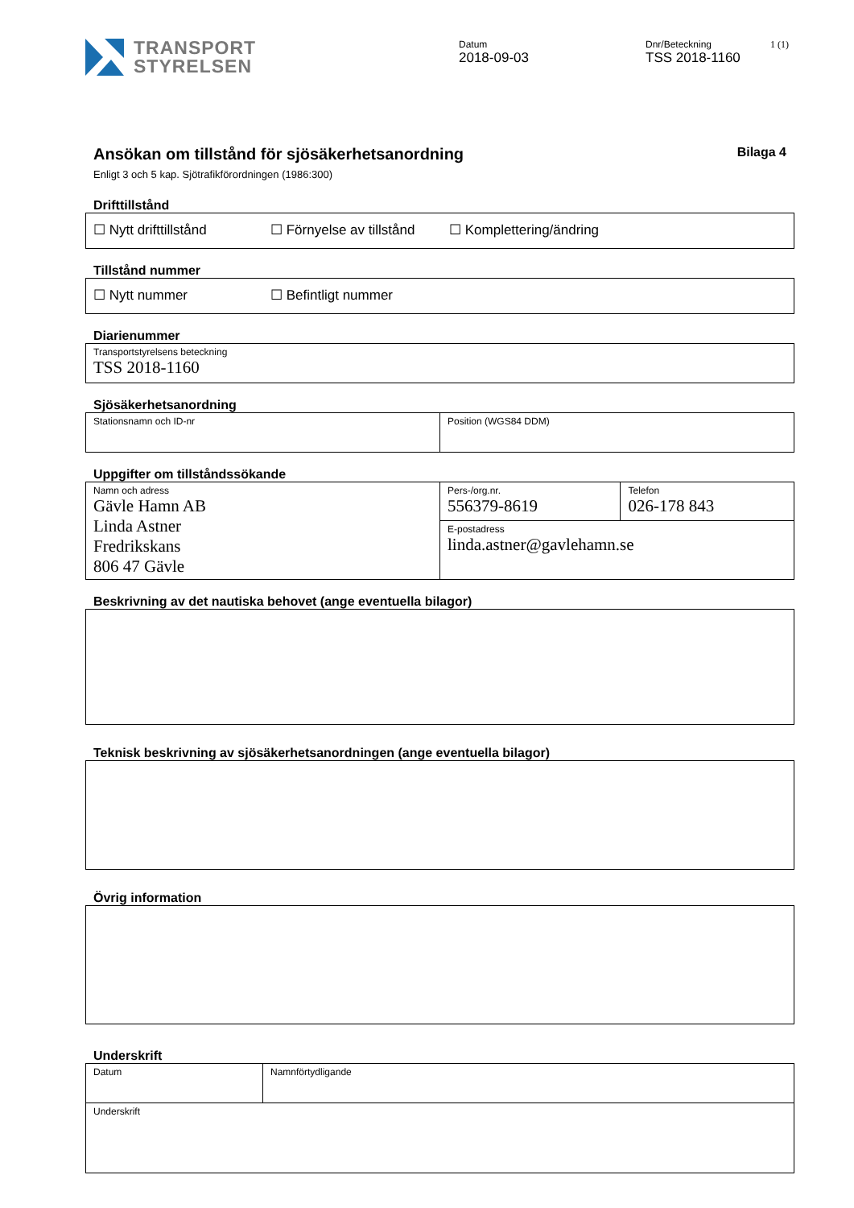TRANSPORT
STYRELSEN
Datum
2018-09-03
Dnr/Beteckning
TSS 2018-1160
1 (1)
Ansökan om tillstånd för sjösäkerhetsanordning
Bilaga 4
Enligt 3 och 5 kap. Sjötrafikförordningen (1986:300)
Drifttillstånd
| ☐ Nytt drifttillstånd ☐ Förnyelse av tillstånd ☐ Komplettering/ändring |
Tillstånd nummer
| ☐ Nytt nummer ☐ Befintligt nummer |
Diarienummer
| Transportstyrelsens beteckning TSS 2018-1160 |
Sjösäkerhetsanordning
| Stationsnamn och ID-nr | Position (WGS84 DDM) |
Uppgifter om tillståndssökande
| Namn och adress Gävle Hamn AB Linda Astner Fredrikskans 806 47 Gävle | Pers-/org.nr. 556379-8619 | Telefon 026-178 843 |
| | E-postadress linda.astner@gavlehamn.se | |
Beskrivning av det nautiska behovet (ange eventuella bilagor)
Teknisk beskrivning av sjösäkerhetsanordningen (ange eventuella bilagor)
Övrig information
Underskrift
| Datum | Namnförtydligande |
| Underskrift | |